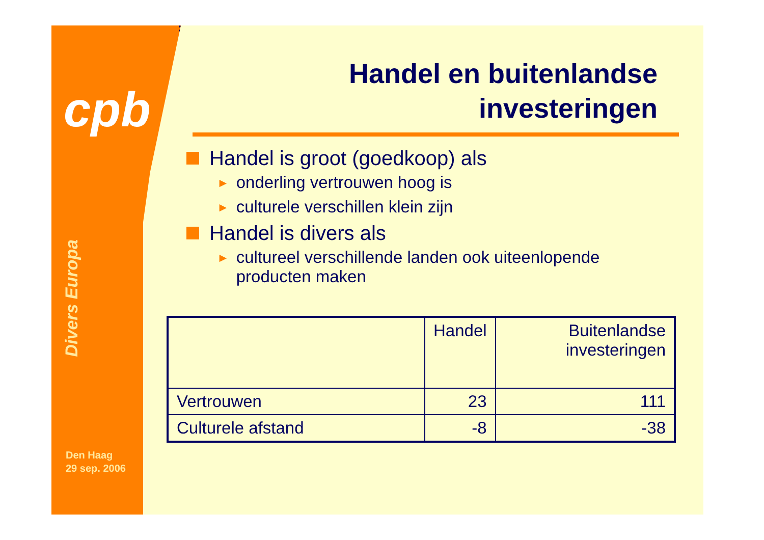cpb
Divers Europa
Den Haag
29 sep. 2006
Handel en buitenlandse
investeringen
Handel is groot (goedkoop) als
► onderling vertrouwen hoog is
► culturele verschillen klein zijn
Handel is divers als
► cultureel verschillende landen ook uiteenlopende producten maken
| | Handel | Buitenlandse investeringen |
| --- | --- | --- |
| Vertrouwen | 23 | 111 |
| Culturele afstand | -8 | -38 |